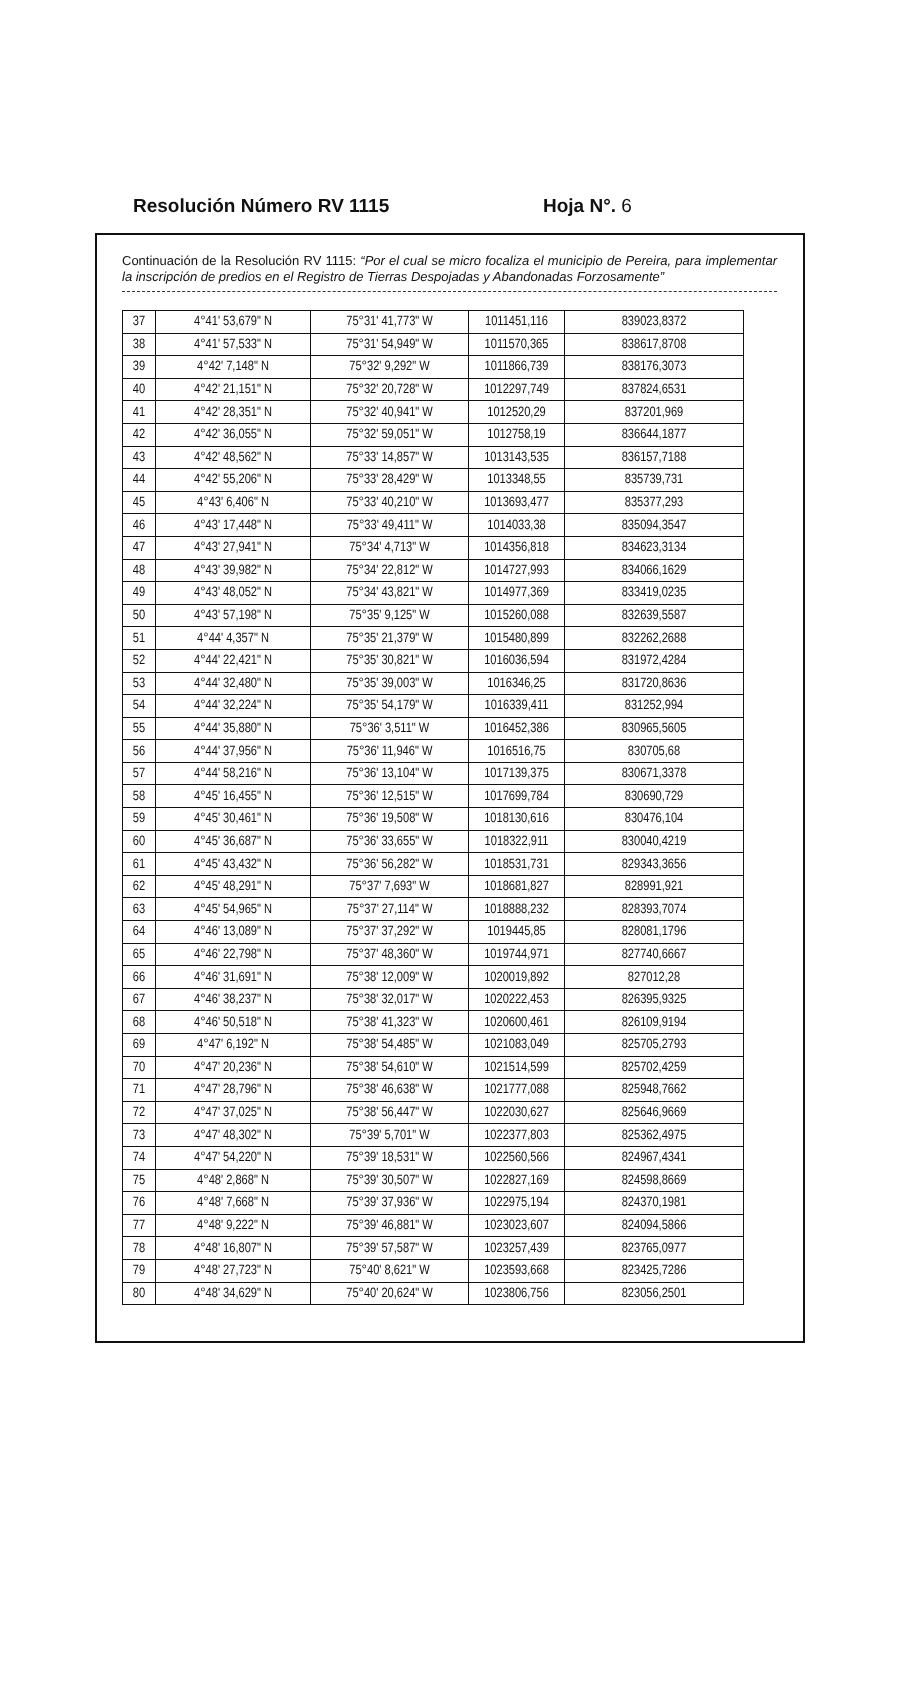Resolución Número RV 1115 Hoja N°. 6
Continuación de la Resolución RV 1115: “Por el cual se micro focaliza el municipio de Pereira, para implementar la inscripción de predios en el Registro de Tierras Despojadas y Abandonadas Forzosamente”
| 37 | 4°41' 53,679" N | 75°31' 41,773" W | 1011451,116 | 839023,8372 |
| 38 | 4°41' 57,533" N | 75°31' 54,949" W | 1011570,365 | 838617,8708 |
| 39 | 4°42' 7,148" N | 75°32' 9,292" W | 1011866,739 | 838176,3073 |
| 40 | 4°42' 21,151" N | 75°32' 20,728" W | 1012297,749 | 837824,6531 |
| 41 | 4°42' 28,351" N | 75°32' 40,941" W | 1012520,29 | 837201,969 |
| 42 | 4°42' 36,055" N | 75°32' 59,051" W | 1012758,19 | 836644,1877 |
| 43 | 4°42' 48,562" N | 75°33' 14,857" W | 1013143,535 | 836157,7188 |
| 44 | 4°42' 55,206" N | 75°33' 28,429" W | 1013348,55 | 835739,731 |
| 45 | 4°43' 6,406" N | 75°33' 40,210" W | 1013693,477 | 835377,293 |
| 46 | 4°43' 17,448" N | 75°33' 49,411" W | 1014033,38 | 835094,3547 |
| 47 | 4°43' 27,941" N | 75°34' 4,713" W | 1014356,818 | 834623,3134 |
| 48 | 4°43' 39,982" N | 75°34' 22,812" W | 1014727,993 | 834066,1629 |
| 49 | 4°43' 48,052" N | 75°34' 43,821" W | 1014977,369 | 833419,0235 |
| 50 | 4°43' 57,198" N | 75°35' 9,125" W | 1015260,088 | 832639,5587 |
| 51 | 4°44' 4,357" N | 75°35' 21,379" W | 1015480,899 | 832262,2688 |
| 52 | 4°44' 22,421" N | 75°35' 30,821" W | 1016036,594 | 831972,4284 |
| 53 | 4°44' 32,480" N | 75°35' 39,003" W | 1016346,25 | 831720,8636 |
| 54 | 4°44' 32,224" N | 75°35' 54,179" W | 1016339,411 | 831252,994 |
| 55 | 4°44' 35,880" N | 75°36' 3,511" W | 1016452,386 | 830965,5605 |
| 56 | 4°44' 37,956" N | 75°36' 11,946" W | 1016516,75 | 830705,68 |
| 57 | 4°44' 58,216" N | 75°36' 13,104" W | 1017139,375 | 830671,3378 |
| 58 | 4°45' 16,455" N | 75°36' 12,515" W | 1017699,784 | 830690,729 |
| 59 | 4°45' 30,461" N | 75°36' 19,508" W | 1018130,616 | 830476,104 |
| 60 | 4°45' 36,687" N | 75°36' 33,655" W | 1018322,911 | 830040,4219 |
| 61 | 4°45' 43,432" N | 75°36' 56,282" W | 1018531,731 | 829343,3656 |
| 62 | 4°45' 48,291" N | 75°37' 7,693" W | 1018681,827 | 828991,921 |
| 63 | 4°45' 54,965" N | 75°37' 27,114" W | 1018888,232 | 828393,7074 |
| 64 | 4°46' 13,089" N | 75°37' 37,292" W | 1019445,85 | 828081,1796 |
| 65 | 4°46' 22,798" N | 75°37' 48,360" W | 1019744,971 | 827740,6667 |
| 66 | 4°46' 31,691" N | 75°38' 12,009" W | 1020019,892 | 827012,28 |
| 67 | 4°46' 38,237" N | 75°38' 32,017" W | 1020222,453 | 826395,9325 |
| 68 | 4°46' 50,518" N | 75°38' 41,323" W | 1020600,461 | 826109,9194 |
| 69 | 4°47' 6,192" N | 75°38' 54,485" W | 1021083,049 | 825705,2793 |
| 70 | 4°47' 20,236" N | 75°38' 54,610" W | 1021514,599 | 825702,4259 |
| 71 | 4°47' 28,796" N | 75°38' 46,638" W | 1021777,088 | 825948,7662 |
| 72 | 4°47' 37,025" N | 75°38' 56,447" W | 1022030,627 | 825646,9669 |
| 73 | 4°47' 48,302" N | 75°39' 5,701" W | 1022377,803 | 825362,4975 |
| 74 | 4°47' 54,220" N | 75°39' 18,531" W | 1022560,566 | 824967,4341 |
| 75 | 4°48' 2,868" N | 75°39' 30,507" W | 1022827,169 | 824598,8669 |
| 76 | 4°48' 7,668" N | 75°39' 37,936" W | 1022975,194 | 824370,1981 |
| 77 | 4°48' 9,222" N | 75°39' 46,881" W | 1023023,607 | 824094,5866 |
| 78 | 4°48' 16,807" N | 75°39' 57,587" W | 1023257,439 | 823765,0977 |
| 79 | 4°48' 27,723" N | 75°40' 8,621" W | 1023593,668 | 823425,7286 |
| 80 | 4°48' 34,629" N | 75°40' 20,624" W | 1023806,756 | 823056,2501 |